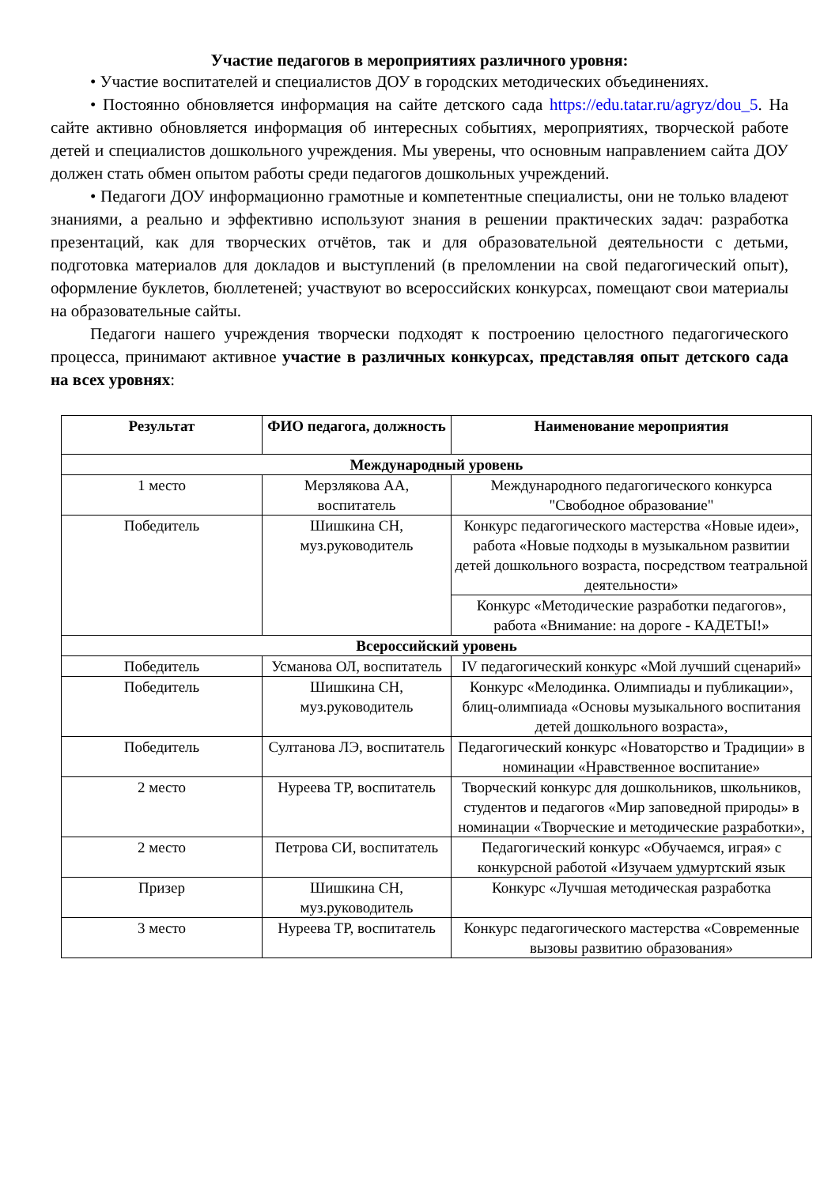Участие педагогов в мероприятиях различного уровня:
• Участие воспитателей и специалистов ДОУ в городских методических объединениях.
• Постоянно обновляется информация на сайте детского сада https://edu.tatar.ru/agryz/dou_5. На сайте активно обновляется информация об интересных событиях, мероприятиях, творческой работе детей и специалистов дошкольного учреждения. Мы уверены, что основным направлением сайта ДОУ должен стать обмен опытом работы среди педагогов дошкольных учреждений.
• Педагоги ДОУ информационно грамотные и компетентные специалисты, они не только владеют знаниями, а реально и эффективно используют знания в решении практических задач: разработка презентаций, как для творческих отчётов, так и для образовательной деятельности с детьми, подготовка материалов для докладов и выступлений (в преломлении на свой педагогический опыт), оформление буклетов, бюллетеней; участвуют во всероссийских конкурсах, помещают свои материалы на образовательные сайты.
Педагоги нашего учреждения творчески подходят к построению целостного педагогического процесса, принимают активное участие в различных конкурсах, представляя опыт детского сада на всех уровнях:
| Результат | ФИО педагога, должность | Наименование мероприятия |
| --- | --- | --- |
| Международный уровень | | |
| 1 место | Мерзлякова АА, воспитатель | Международного педагогического конкурса "Свободное образование" |
| Победитель | Шишкина СН, муз.руководитель | Конкурс педагогического мастерства «Новые идеи», работа «Новые подходы в музыкальном развитии детей дошкольного возраста, посредством театральной деятельности» |
| | | Конкурс «Методические разработки педагогов», работа «Внимание: на дороге - КАДЕТЫ!» |
| Всероссийский уровень | | |
| Победитель | Усманова ОЛ, воспитатель | IV педагогический конкурс «Мой лучший сценарий» |
| Победитель | Шишкина СН, муз.руководитель | Конкурс «Мелодинка. Олимпиады и публикации», блиц-олимпиада «Основы музыкального воспитания детей дошкольного возраста», |
| Победитель | Султанова ЛЭ, воспитатель | Педагогический конкурс «Новаторство и Традиции» в номинации «Нравственное воспитание» |
| 2 место | Нуреева ТР, воспитатель | Творческий конкурс для дошкольников, школьников, студентов и педагогов «Мир заповедной природы» в номинации «Творческие и методические разработки», |
| 2 место | Петрова СИ, воспитатель | Педагогический конкурс «Обучаемся, играя» с конкурсной работой «Изучаем удмуртский язык |
| Призер | Шишкина СН, муз.руководитель | Конкурс «Лучшая методическая разработка |
| 3 место | Нуреева ТР, воспитатель | Конкурс педагогического мастерства «Современные вызовы развитию образования» |